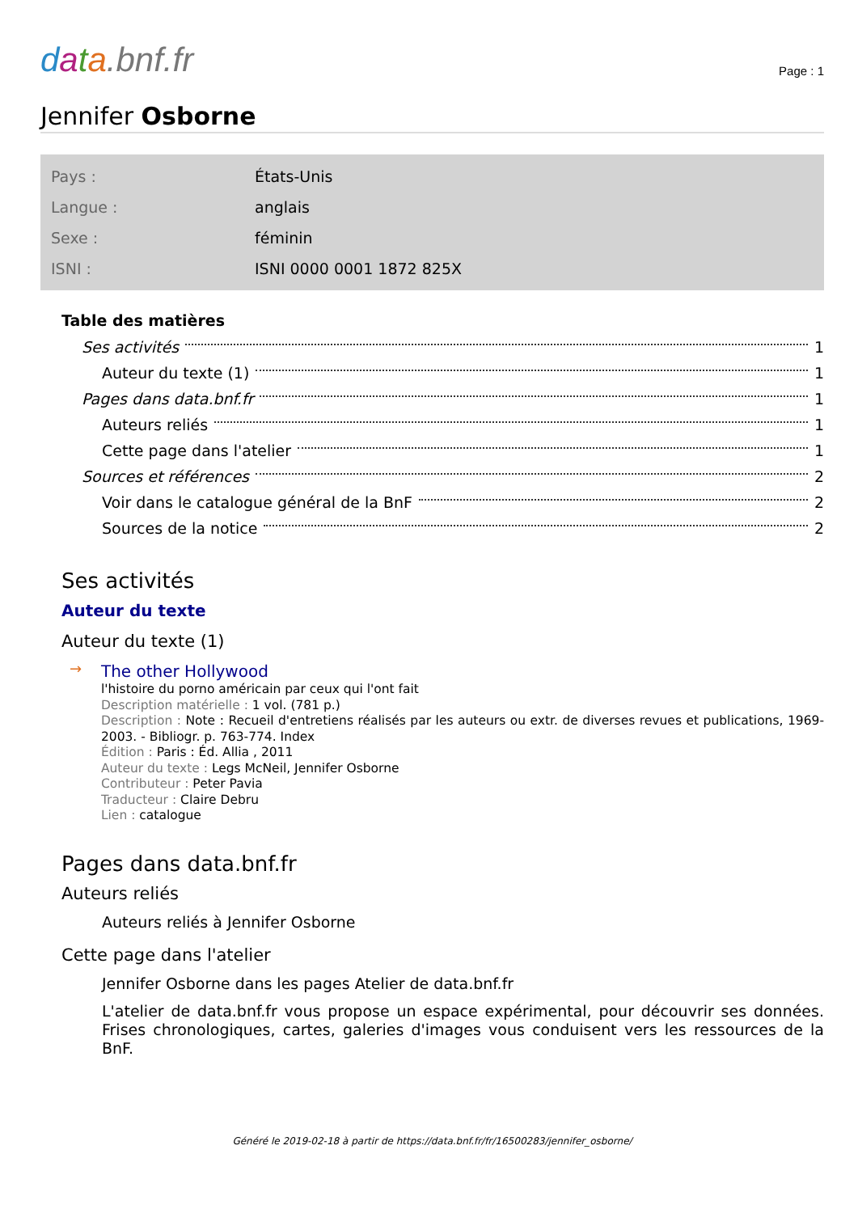data.bnf.fr
Page : 1
Jennifer Osborne
| Pays : | États-Unis |
| Langue : | anglais |
| Sexe : | féminin |
| ISNI : | ISNI 0000 0001 1872 825X |
Table des matières
Ses activités 1
Auteur du texte (1) 1
Pages dans data.bnf.fr 1
Auteurs reliés 1
Cette page dans l'atelier 1
Sources et références 2
Voir dans le catalogue général de la BnF 2
Sources de la notice 2
Ses activités
Auteur du texte
Auteur du texte (1)
→
The other Hollywood
l'histoire du porno américain par ceux qui l'ont fait
Description matérielle : 1 vol. (781 p.)
Description : Note : Recueil d'entretiens réalisés par les auteurs ou extr. de diverses revues et publications, 1969-2003. - Bibliogr. p. 763-774. Index
Édition : Paris : Éd. Allia , 2011
Auteur du texte : Legs McNeil, Jennifer Osborne
Contributeur : Peter Pavia
Traducteur : Claire Debru
Lien : catalogue
Pages dans data.bnf.fr
Auteurs reliés
Auteurs reliés à Jennifer Osborne
Cette page dans l'atelier
Jennifer Osborne dans les pages Atelier de data.bnf.fr
L'atelier de data.bnf.fr vous propose un espace expérimental, pour découvrir ses données. Frises chronologiques, cartes, galeries d'images vous conduisent vers les ressources de la BnF.
Généré le 2019-02-18 à partir de https://data.bnf.fr/fr/16500283/jennifer_osborne/